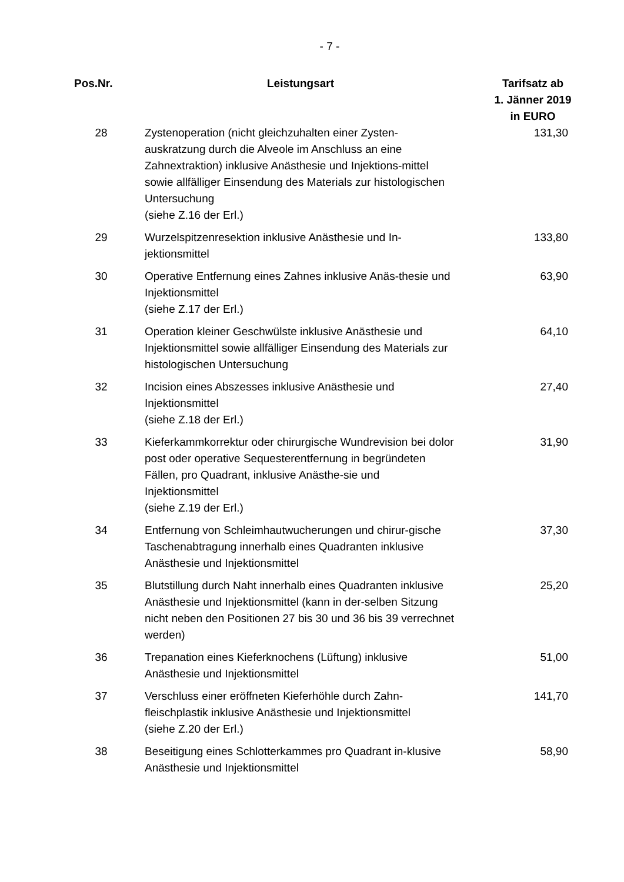- 7 -
| Pos.Nr. | Leistungsart | Tarifsatz ab 1. Jänner 2019 in EURO |
| --- | --- | --- |
| 28 | Zystenoperation (nicht gleichzuhalten einer Zysten-auskratzung durch die Alveole im Anschluss an eine Zahnextraktion) inklusive Anästhesie und Injektions-mittel sowie allfälliger Einsendung des Materials zur histologischen Untersuchung (siehe Z.16 der Erl.) | 131,30 |
| 29 | Wurzelspitzenresektion inklusive Anästhesie und In-jektionsmittel | 133,80 |
| 30 | Operative Entfernung eines Zahnes inklusive Anäs-thesie und Injektionsmittel (siehe Z.17 der Erl.) | 63,90 |
| 31 | Operation kleiner Geschwülste inklusive Anästhesie und Injektionsmittel sowie allfälliger Einsendung des Materials zur histologischen Untersuchung | 64,10 |
| 32 | Incision eines Abszesses inklusive Anästhesie und Injektionsmittel (siehe Z.18 der Erl.) | 27,40 |
| 33 | Kieferkammkorrektur oder chirurgische Wundrevision bei dolor post oder operative Sequesterentfernung in begründeten Fällen, pro Quadrant, inklusive Anästhe-sie und Injektionsmittel (siehe Z.19 der Erl.) | 31,90 |
| 34 | Entfernung von Schleimhautwucherungen und chirur-gische Taschenabtragung innerhalb eines Quadranten inklusive Anästhesie und Injektionsmittel | 37,30 |
| 35 | Blutstillung durch Naht innerhalb eines Quadranten inklusive Anästhesie und Injektionsmittel (kann in der-selben Sitzung nicht neben den Positionen 27 bis 30 und 36 bis 39 verrechnet werden) | 25,20 |
| 36 | Trepanation eines Kieferknochens (Lüftung) inklusive Anästhesie und Injektionsmittel | 51,00 |
| 37 | Verschluss einer eröffneten Kieferhöhle durch Zahn-fleischplastik inklusive Anästhesie und Injektionsmittel (siehe Z.20 der Erl.) | 141,70 |
| 38 | Beseitigung eines Schlotterkammes pro Quadrant in-klusive Anästhesie und Injektionsmittel | 58,90 |